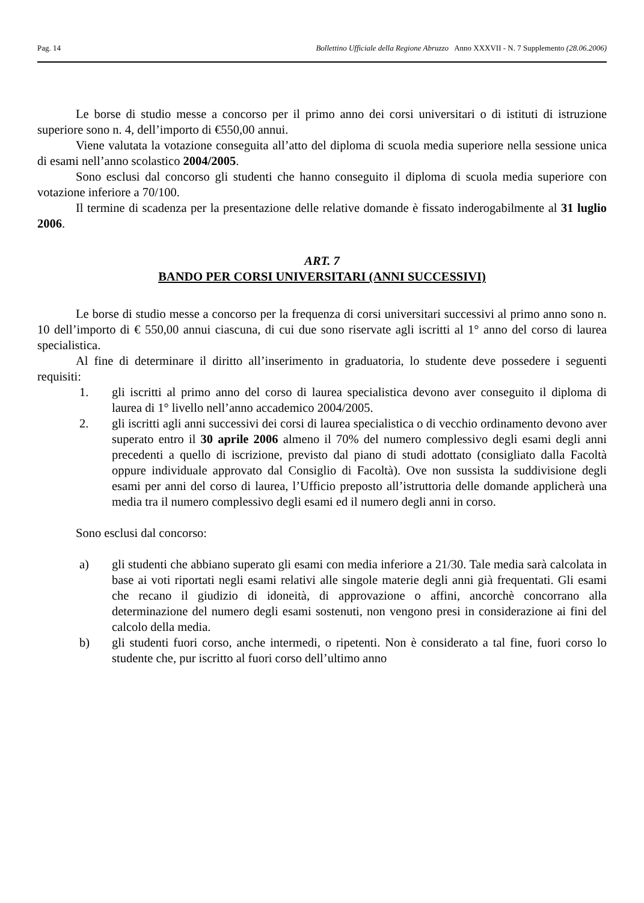Pag. 14 Bollettino Ufficiale della Regione Abruzzo Anno XXXVII - N. 7 Supplemento (28.06.2006)
Le borse di studio messe a concorso per il primo anno dei corsi universitari o di istituti di istruzione superiore sono n. 4, dell’importo di €550,00 annui.
Viene valutata la votazione conseguita all’atto del diploma di scuola media superiore nella sessione unica di esami nell’anno scolastico 2004/2005.
Sono esclusi dal concorso gli studenti che hanno conseguito il diploma di scuola media superiore con votazione inferiore a 70/100.
Il termine di scadenza per la presentazione delle relative domande è fissato inderogabilmente al 31 luglio 2006.
ART. 7
BANDO PER CORSI UNIVERSITARI (ANNI SUCCESSIVI)
Le borse di studio messe a concorso per la frequenza di corsi universitari successivi al primo anno sono n. 10 dell’importo di € 550,00 annui ciascuna, di cui due sono riservate agli iscritti al 1° anno del corso di laurea specialistica.
Al fine di determinare il diritto all’inserimento in graduatoria, lo studente deve possedere i seguenti requisiti:
1. gli iscritti al primo anno del corso di laurea specialistica devono aver conseguito il diploma di laurea di 1° livello nell’anno accademico 2004/2005.
2. gli iscritti agli anni successivi dei corsi di laurea specialistica o di vecchio ordinamento devono aver superato entro il 30 aprile 2006 almeno il 70% del numero complessivo degli esami degli anni precedenti a quello di iscrizione, previsto dal piano di studi adottato (consigliato dalla Facoltà oppure individuale approvato dal Consiglio di Facoltà). Ove non sussista la suddivisione degli esami per anni del corso di laurea, l’Ufficio preposto all’istruttoria delle domande applicherà una media tra il numero complessivo degli esami ed il numero degli anni in corso.
Sono esclusi dal concorso:
a) gli studenti che abbiano superato gli esami con media inferiore a 21/30. Tale media sarà calcolata in base ai voti riportati negli esami relativi alle singole materie degli anni già frequentati. Gli esami che recano il giudizio di idoneità, di approvazione o affini, ancorchè concorrano alla determinazione del numero degli esami sostenuti, non vengono presi in considerazione ai fini del calcolo della media.
b) gli studenti fuori corso, anche intermedi, o ripetenti. Non è considerato a tal fine, fuori corso lo studente che, pur iscritto al fuori corso dell’ultimo anno